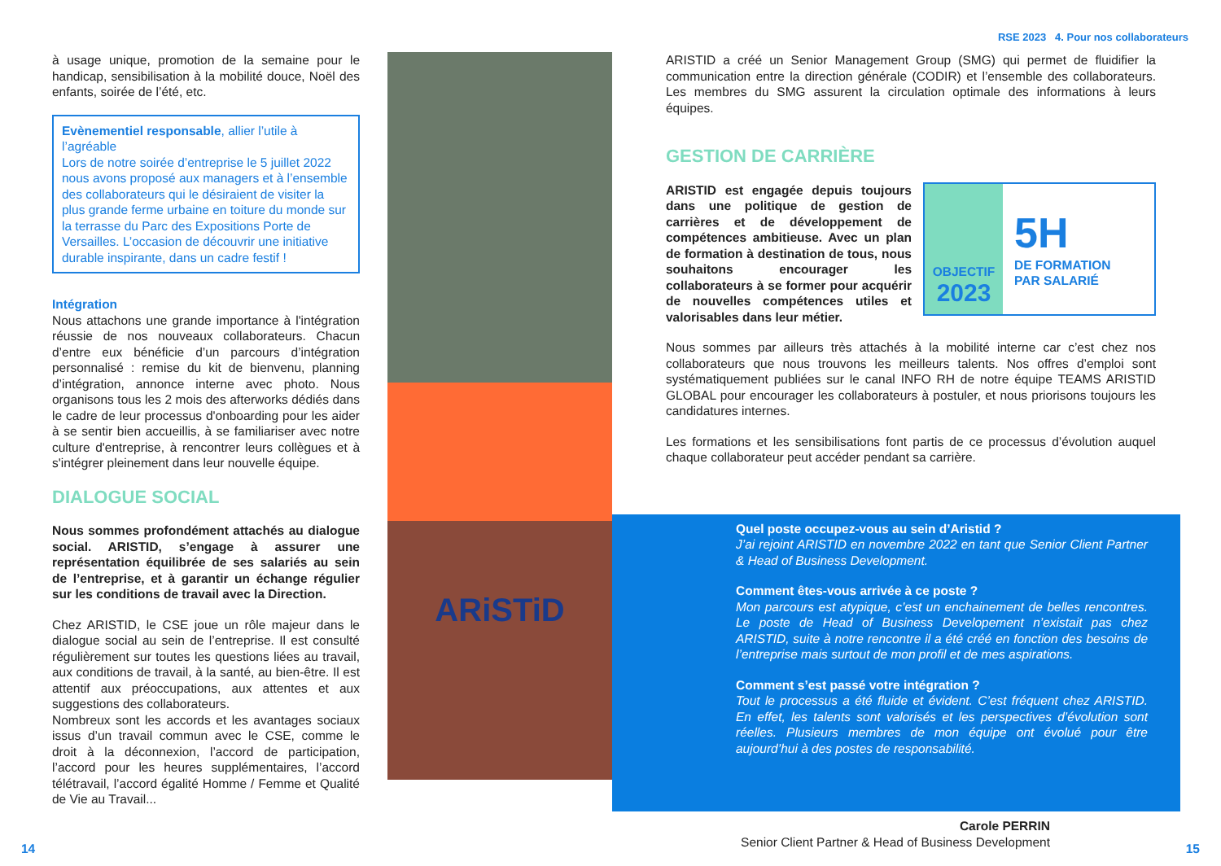RSE 2023 4. Pour nos collaborateurs
à usage unique, promotion de la semaine pour le handicap, sensibilisation à la mobilité douce, Noël des enfants, soirée de l’été, etc.
Evènementiel responsable, allier l’utile à l’agréable
Lors de notre soirée d’entreprise le 5 juillet 2022 nous avons proposé aux managers et à l’ensemble des collaborateurs qui le désiraient de visiter la plus grande ferme urbaine en toiture du monde sur la terrasse du Parc des Expositions Porte de Versailles. L’occasion de découvrir une initiative durable inspirante, dans un cadre festif !
Intégration
Nous attachons une grande importance à l'intégration réussie de nos nouveaux collaborateurs. Chacun d’entre eux bénéficie d’un parcours d’intégration personnalisé : remise du kit de bienvenu, planning d’intégration, annonce interne avec photo. Nous organisons tous les 2 mois des afterworks dédiés dans le cadre de leur processus d'onboarding pour les aider à se sentir bien accueillis, à se familiariser avec notre culture d'entreprise, à rencontrer leurs collègues et à s'intégrer pleinement dans leur nouvelle équipe.
DIALOGUE SOCIAL
Nous sommes profondément attachés au dialogue social. ARISTID, s’engage à assurer une représentation équilibrée de ses salariés au sein de l’entreprise, et à garantir un échange régulier sur les conditions de travail avec la Direction.
Chez ARISTID, le CSE joue un rôle majeur dans le dialogue social au sein de l’entreprise. Il est consulté régulièrement sur toutes les questions liées au travail, aux conditions de travail, à la santé, au bien-être. Il est attentif aux préoccupations, aux attentes et aux suggestions des collaborateurs.
Nombreux sont les accords et les avantages sociaux issus d’un travail commun avec le CSE, comme le droit à la déconnexion, l’accord de participation, l’accord pour les heures supplémentaires, l’accord télétravail, l’accord égalité Homme / Femme et Qualité de Vie au Travail...
ARiSTiD
ARISTID a créé un Senior Management Group (SMG) qui permet de fluidifier la communication entre la direction générale (CODIR) et l’ensemble des collaborateurs. Les membres du SMG assurent la circulation optimale des informations à leurs équipes.
GESTION DE CARRIÈRE
OBJECTIF
2023
5H
DE FORMATION
PAR SALARIÉ
ARISTID est engagée depuis toujours dans une politique de gestion de carrières et de développement de compétences ambitieuse. Avec un plan de formation à destination de tous, nous souhaitons encourager les collaborateurs à se former pour acquérir de nouvelles compétences utiles et valorisables dans leur métier.
Nous sommes par ailleurs très attachés à la mobilité interne car c’est chez nos collaborateurs que nous trouvons les meilleurs talents. Nos offres d’emploi sont systématiquement publiées sur le canal INFO RH de notre équipe TEAMS ARISTID GLOBAL pour encourager les collaborateurs à postuler, et nous priorisons toujours les candidatures internes.
Les formations et les sensibilisations font partis de ce processus d’évolution auquel chaque collaborateur peut accéder pendant sa carrière.
Quel poste occupez-vous au sein d’Aristid ?
J’ai rejoint ARISTID en novembre 2022 en tant que Senior Client Partner & Head of Business Development.
Comment êtes-vous arrivée à ce poste ?
Mon parcours est atypique, c’est un enchainement de belles rencontres. Le poste de Head of Business Developement n’existait pas chez ARISTID, suite à notre rencontre il a été créé en fonction des besoins de l’entreprise mais surtout de mon profil et de mes aspirations.
Comment s’est passé votre intégration ?
Tout le processus a été fluide et évident. C’est fréquent chez ARISTID. En effet, les talents sont valorisés et les perspectives d’évolution sont réelles. Plusieurs membres de mon équipe ont évolué pour être aujourd’hui à des postes de responsabilité.
Carole PERRIN
Senior Client Partner & Head of Business Development
14 15